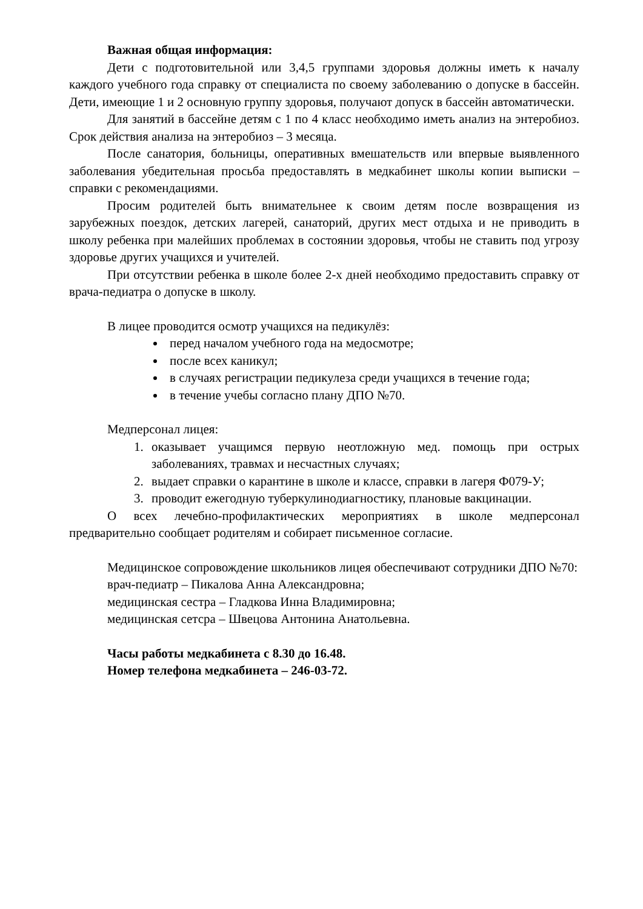Важная общая информация:
Дети с подготовительной или 3,4,5 группами здоровья должны иметь к началу каждого учебного года справку от специалиста по своему заболеванию о допуске в бассейн. Дети, имеющие 1 и 2 основную группу здоровья, получают допуск в бассейн автоматически.
Для занятий в бассейне детям с 1 по 4 класс необходимо иметь анализ на энтеробиоз. Срок действия анализа на энтеробиоз – 3 месяца.
После санатория, больницы, оперативных вмешательств или впервые выявленного заболевания убедительная просьба предоставлять в медкабинет школы копии выписки – справки с рекомендациями.
Просим родителей быть внимательнее к своим детям после возвращения из зарубежных поездок, детских лагерей, санаторий, других мест отдыха и не приводить в школу ребенка при малейших проблемах в состоянии здоровья, чтобы не ставить под угрозу здоровье других учащихся и учителей.
При отсутствии ребенка в школе более 2-х дней необходимо предоставить справку от врача-педиатра о допуске в школу.
В лицее проводится осмотр учащихся на педикулёз:
перед началом учебного года на медосмотре;
после всех каникул;
в случаях регистрации педикулеза среди учащихся в течение года;
в течение учебы согласно плану ДПО №70.
Медперсонал лицея:
1. оказывает учащимся первую неотложную мед. помощь при острых заболеваниях, травмах и несчастных случаях;
2. выдает справки о карантине в школе и классе, справки в лагеря Ф079-У;
3. проводит ежегодную туберкулинодиагностику, плановые вакцинации.
О всех лечебно-профилактических мероприятиях в школе медперсонал предварительно сообщает родителям и собирает письменное согласие.
Медицинское сопровождение школьников лицея обеспечивают сотрудники ДПО №70:
врач-педиатр – Пикалова Анна Александровна;
медицинская сестра – Гладкова Инна Владимировна;
медицинская сетсра – Швецова Антонина Анатольевна.
Часы работы медкабинета с 8.30 до 16.48.
Номер телефона медкабинета – 246-03-72.